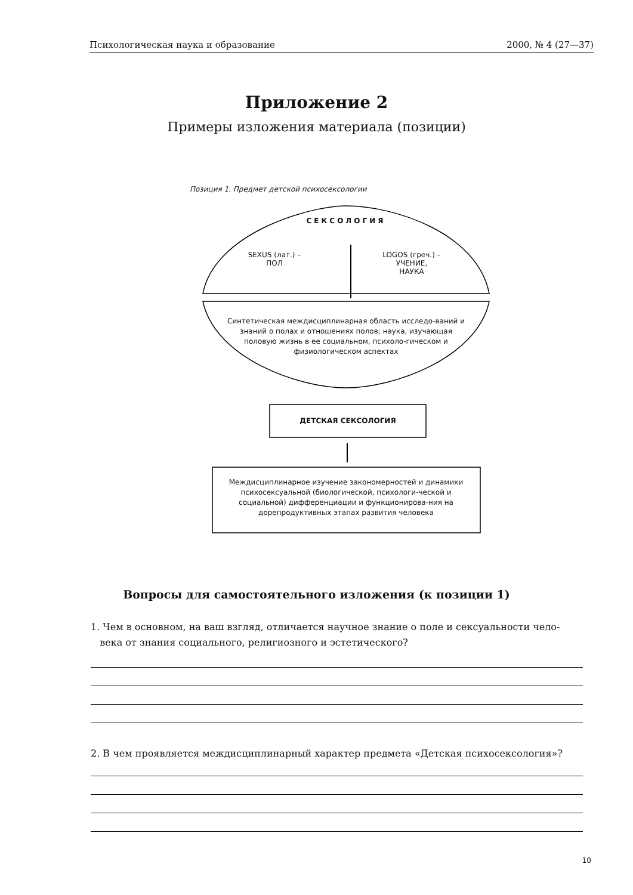Психологическая наука и образование 2000, № 4 (27—37)
Приложение 2
Примеры изложения материала (позиции)
Позиция 1. Предмет детской психосексологии
СЕКСОЛОГИЯ
SEXUS (лат.) –
ПОЛ
LOGOS (греч.) –
УЧЕНИЕ,
НАУКА
Синтетическая междисциплинарная область исследо-ваний и знаний о полах и отношениях полов; наука, изучающая половую жизнь в ее социальном, психоло-гическом и физиологическом аспектах
ДЕТСКАЯ СЕКСОЛОГИЯ
Междисциплинарное изучение закономерностей и динамики психосексуальной (биологической, психологи-ческой и социальной) дифференциации и функционирова-ния на дорепродуктивных этапах развития человека
Вопросы для самостоятельного изложения (к позиции 1)
1. Чем в основном, на ваш взгляд, отличается научное знание о поле и сексуальности чело-
века от знания социального, религиозного и эстетического?
2. В чем проявляется междисциплинарный характер предмета «Детская психосексология»?
10